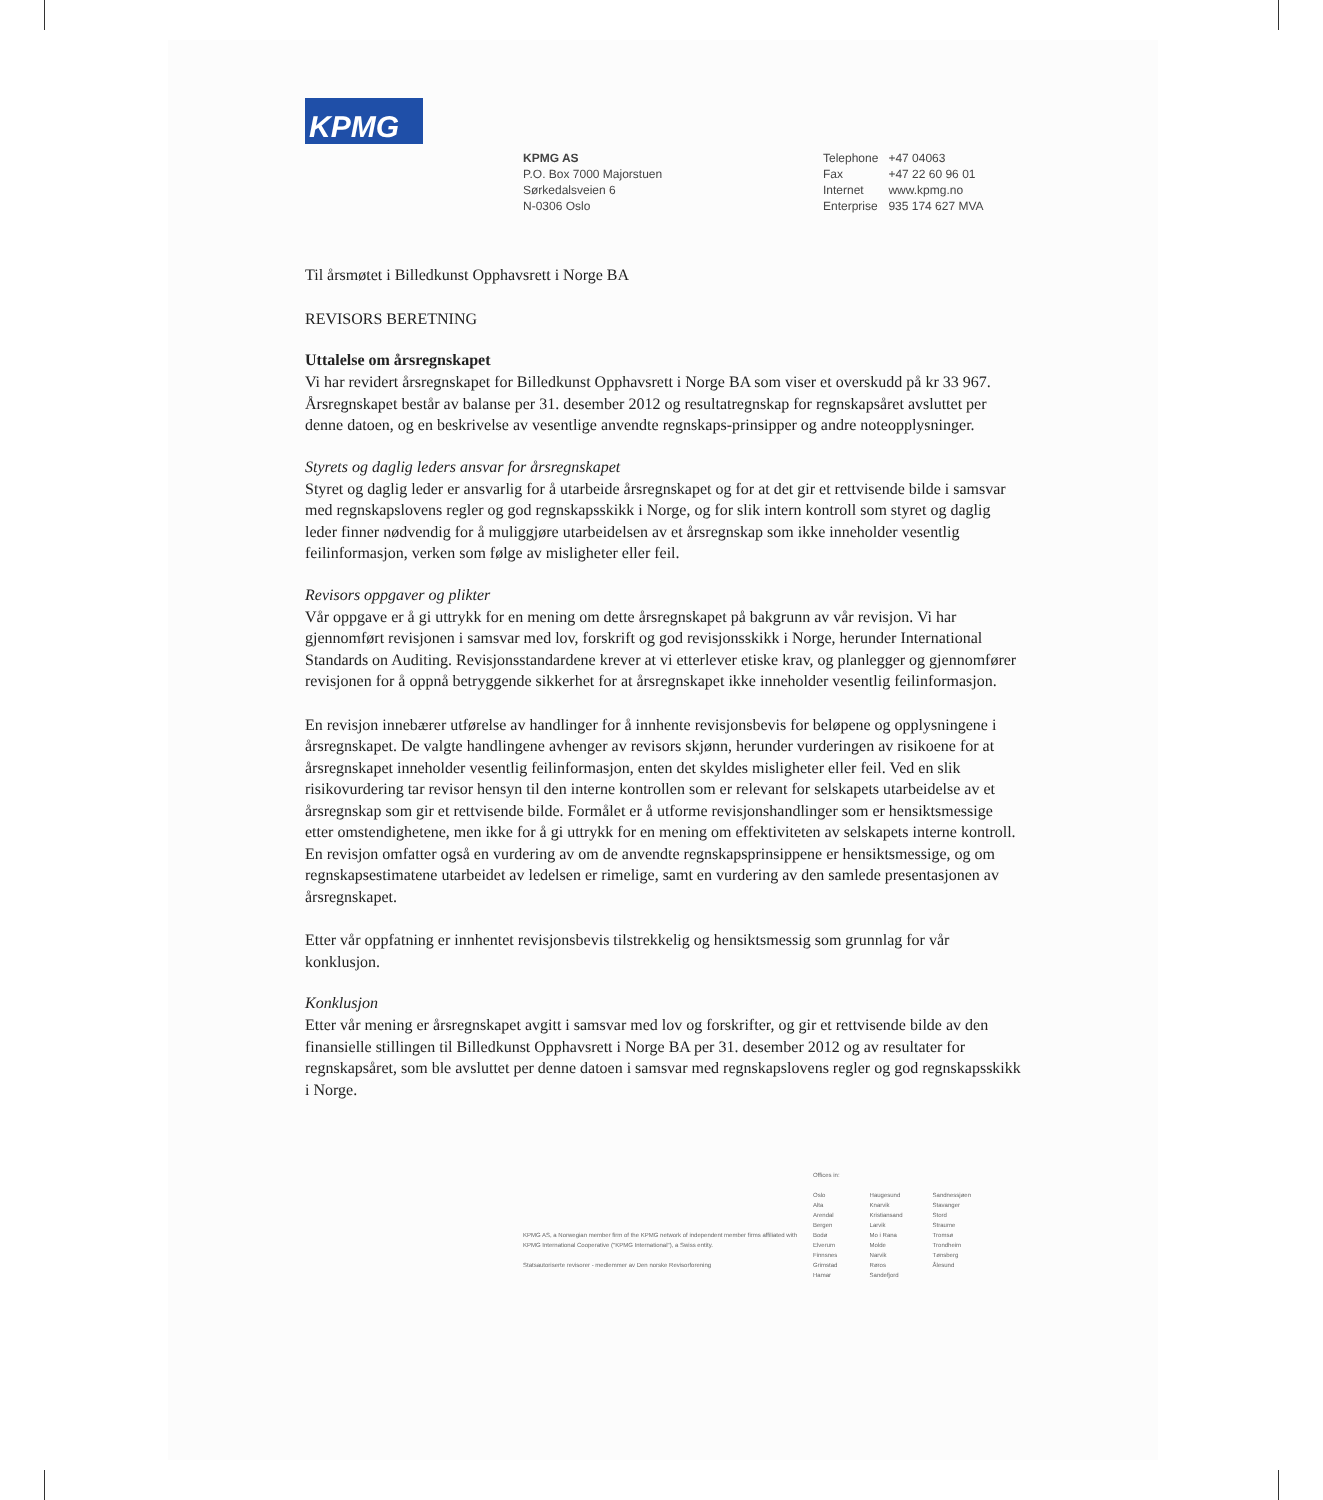KPMG
KPMG AS
P.O. Box 7000 Majorstuen
Sørkedalsveien 6
N-0306 Oslo
| Telephone | +47 04063 |
| Fax | +47 22 60 96 01 |
| Internet | www.kpmg.no |
| Enterprise | 935 174 627 MVA |
Til årsmøtet i Billedkunst Opphavsrett i Norge BA
REVISORS BERETNING
Uttalelse om årsregnskapet
Vi har revidert årsregnskapet for Billedkunst Opphavsrett i Norge BA som viser et overskudd på kr 33 967. Årsregnskapet består av balanse per 31. desember 2012 og resultatregnskap for regnskapsåret avsluttet per denne datoen, og en beskrivelse av vesentlige anvendte regnskaps-prinsipper og andre noteopplysninger.
Styrets og daglig leders ansvar for årsregnskapet
Styret og daglig leder er ansvarlig for å utarbeide årsregnskapet og for at det gir et rettvisende bilde i samsvar med regnskapslovens regler og god regnskapsskikk i Norge, og for slik intern kontroll som styret og daglig leder finner nødvendig for å muliggjøre utarbeidelsen av et årsregnskap som ikke inneholder vesentlig feilinformasjon, verken som følge av misligheter eller feil.
Revisors oppgaver og plikter
Vår oppgave er å gi uttrykk for en mening om dette årsregnskapet på bakgrunn av vår revisjon. Vi har gjennomført revisjonen i samsvar med lov, forskrift og god revisjonsskikk i Norge, herunder International Standards on Auditing. Revisjonsstandardene krever at vi etterlever etiske krav, og planlegger og gjennomfører revisjonen for å oppnå betryggende sikkerhet for at årsregnskapet ikke inneholder vesentlig feilinformasjon.
En revisjon innebærer utførelse av handlinger for å innhente revisjonsbevis for beløpene og opplysningene i årsregnskapet. De valgte handlingene avhenger av revisors skjønn, herunder vurderingen av risikoene for at årsregnskapet inneholder vesentlig feilinformasjon, enten det skyldes misligheter eller feil. Ved en slik risikovurdering tar revisor hensyn til den interne kontrollen som er relevant for selskapets utarbeidelse av et årsregnskap som gir et rettvisende bilde. Formålet er å utforme revisjonshandlinger som er hensiktsmessige etter omstendighetene, men ikke for å gi uttrykk for en mening om effektiviteten av selskapets interne kontroll. En revisjon omfatter også en vurdering av om de anvendte regnskapsprinsippene er hensiktsmessige, og om regnskapsestimatene utarbeidet av ledelsen er rimelige, samt en vurdering av den samlede presentasjonen av årsregnskapet.
Etter vår oppfatning er innhentet revisjonsbevis tilstrekkelig og hensiktsmessig som grunnlag for vår konklusjon.
Konklusjon
Etter vår mening er årsregnskapet avgitt i samsvar med lov og forskrifter, og gir et rettvisende bilde av den finansielle stillingen til Billedkunst Opphavsrett i Norge BA per 31. desember 2012 og av resultater for regnskapsåret, som ble avsluttet per denne datoen i samsvar med regnskapslovens regler og god regnskapsskikk i Norge.
KPMG AS, a Norwegian member firm of the KPMG network of independent member firms affiliated with KPMG International Cooperative ("KPMG International"), a Swiss entity.
Statsautoriserte revisorer - medlemmer av Den norske Revisorforening
Offices in:
Oslo
Alta
Arendal
Bergen
Bodø
Elverum
Finnsnes
Grimstad
Hamar
Haugesund
Knarvik
Kristiansand
Larvik
Mo i Rana
Molde
Narvik
Røros
Sandefjord
Sandnessjøen
Stavanger
Stord
Straume
Tromsø
Trondheim
Tønsberg
Ålesund